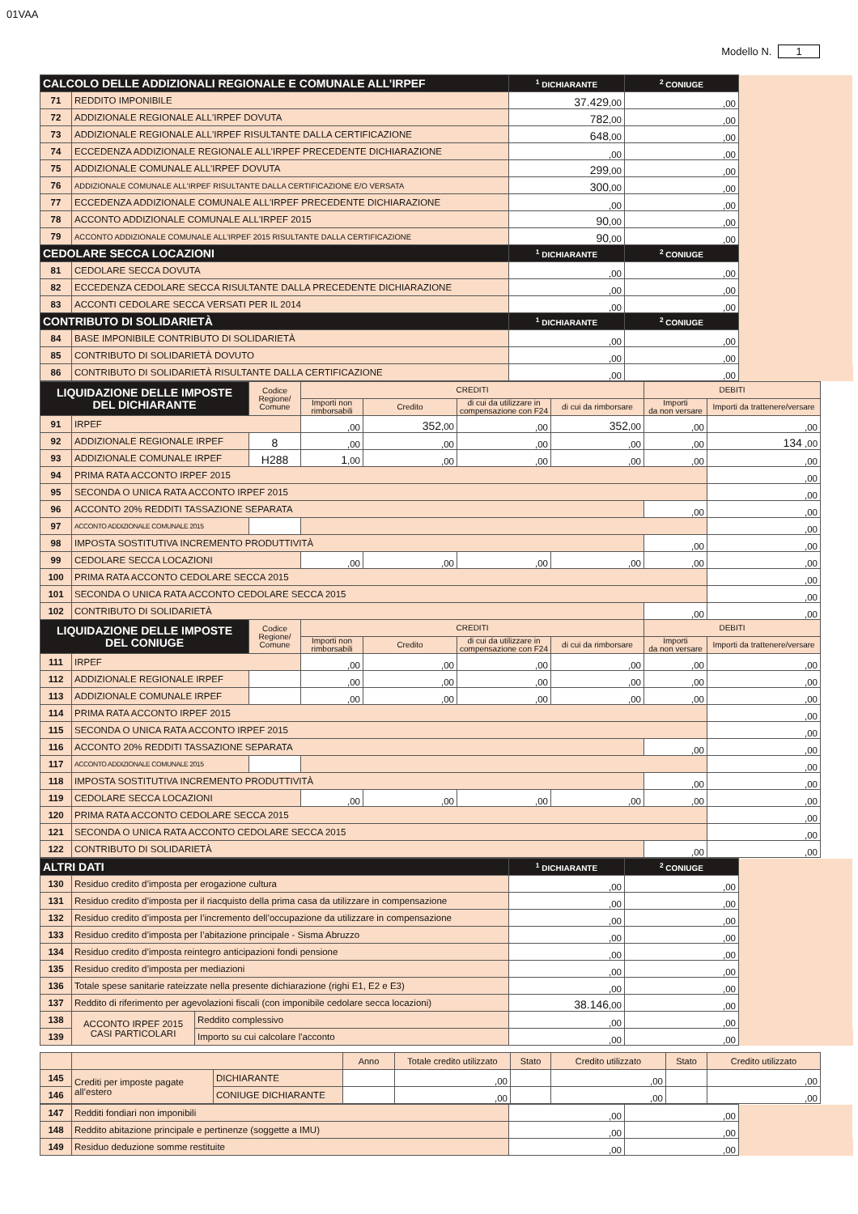01VAA
Modello N. 1
| CALCOLO DELLE ADDIZIONALI REGIONALE E COMUNALE ALL’IRPEF | | <sup>1</sup> DICHIARANTE | <sup>2</sup> CONIUGE | |
| 71 | REDDITO IMPONIBILE | 37.429 ,00 | ,00 | |
| 72 | ADDIZIONALE REGIONALE ALL'IRPEF DOVUTA | 782 ,00 | ,00 | |
| 73 | ADDIZIONALE REGIONALE ALL'IRPEF RISULTANTE DALLA CERTIFICAZIONE | 648 ,00 | ,00 | |
| 74 | ECCEDENZA ADDIZIONALE REGIONALE ALL'IRPEF PRECEDENTE DICHIARAZIONE | ,00 | ,00 | |
| 75 | ADDIZIONALE COMUNALE ALL'IRPEF DOVUTA | 299 ,00 | ,00 | |
| 76 | ADDIZIONALE COMUNALE ALL'IRPEF RISULTANTE DALLA CERTIFICAZIONE E/O VERSATA | 300 ,00 | ,00 | |
| 77 | ECCEDENZA ADDIZIONALE COMUNALE ALL'IRPEF PRECEDENTE DICHIARAZIONE | ,00 | ,00 | |
| 78 | ACCONTO ADDIZIONALE COMUNALE ALL'IRPEF 2015 | 90 ,00 | ,00 | |
| 79 | ACCONTO ADDIZIONALE COMUNALE ALL'IRPEF 2015 RISULTANTE DALLA CERTIFICAZIONE | 90 ,00 | ,00 | |
| CEDOLARE SECCA LOCAZIONI | | <sup>1</sup> DICHIARANTE | <sup>2</sup> CONIUGE | |
| 81 | CEDOLARE SECCA DOVUTA | ,00 | ,00 | |
| 82 | ECCEDENZA CEDOLARE SECCA RISULTANTE DALLA PRECEDENTE DICHIARAZIONE | ,00 | ,00 | |
| 83 | ACCONTI CEDOLARE SECCA VERSATI PER IL 2014 | ,00 | ,00 | |
| CONTRIBUTO DI SOLIDARIETÀ | | <sup>1</sup> DICHIARANTE | <sup>2</sup> CONIUGE | |
| 84 | BASE IMPONIBILE CONTRIBUTO DI SOLIDARIETÀ | ,00 | ,00 | |
| 85 | CONTRIBUTO DI SOLIDARIETÀ DOVUTO | ,00 | ,00 | |
| 86 | CONTRIBUTO DI SOLIDARIETÀ RISULTANTE DALLA CERTIFICAZIONE | ,00 | ,00 | |
| LIQUIDAZIONE DELLE IMPOSTE DEL DICHIARANTE | | Codice Regione/ Comune | CREDITI | | | | DEBITI | |
| | | | Importi non rimborsabili | Credito | di cui da utilizzare in compensazione con F24 | di cui da rimborsare | Importi da non versare | Importi da trattenere/versare |
| 91 | IRPEF | | ,00 | 352 ,00 | ,00 | 352 ,00 | ,00 | ,00 |
| 92 | ADDIZIONALE REGIONALE IRPEF | 8 | ,00 | ,00 | ,00 | ,00 | ,00 | 134 ,00 |
| 93 | ADDIZIONALE COMUNALE IRPEF | H288 | 1 ,00 | ,00 | ,00 | ,00 | ,00 | ,00 |
| 94 | PRIMA RATA ACCONTO IRPEF 2015 | | | | | | | ,00 |
| 95 | SECONDA O UNICA RATA ACCONTO IRPEF 2015 | | | | | | | ,00 |
| 96 | ACCONTO 20% REDDITI TASSAZIONE SEPARATA | | | | | | ,00 | ,00 |
| 97 | ACCONTO ADDIZIONALE COMUNALE 2015 | | | | | | | ,00 |
| 98 | IMPOSTA SOSTITUTIVA INCREMENTO PRODUTTIVITÀ | | | | | | ,00 | ,00 |
| 99 | CEDOLARE SECCA LOCAZIONI | | ,00 | ,00 | ,00 | ,00 | ,00 | ,00 |
| 100 | PRIMA RATA ACCONTO CEDOLARE SECCA 2015 | | | | | | | ,00 |
| 101 | SECONDA O UNICA RATA ACCONTO CEDOLARE SECCA 2015 | | | | | | | ,00 |
| 102 | CONTRIBUTO DI SOLIDARIETÀ | | | | | | ,00 | ,00 |
| LIQUIDAZIONE DELLE IMPOSTE DEL CONIUGE | | Codice Regione/ Comune | CREDITI | | | | DEBITI | |
| | | | Importi non rimborsabili | Credito | di cui da utilizzare in compensazione con F24 | di cui da rimborsare | Importi da non versare | Importi da trattenere/versare |
| 111 | IRPEF | | ,00 | ,00 | ,00 | ,00 | ,00 | ,00 |
| 112 | ADDIZIONALE REGIONALE IRPEF | | ,00 | ,00 | ,00 | ,00 | ,00 | ,00 |
| 113 | ADDIZIONALE COMUNALE IRPEF | | ,00 | ,00 | ,00 | ,00 | ,00 | ,00 |
| 114 | PRIMA RATA ACCONTO IRPEF 2015 | | | | | | | ,00 |
| 115 | SECONDA O UNICA RATA ACCONTO IRPEF 2015 | | | | | | | ,00 |
| 116 | ACCONTO 20% REDDITI TASSAZIONE SEPARATA | | | | | | ,00 | ,00 |
| 117 | ACCONTO ADDIZIONALE COMUNALE 2015 | | | | | | | ,00 |
| 118 | IMPOSTA SOSTITUTIVA INCREMENTO PRODUTTIVITÀ | | | | | | ,00 | ,00 |
| 119 | CEDOLARE SECCA LOCAZIONI | | ,00 | ,00 | ,00 | ,00 | ,00 | ,00 |
| 120 | PRIMA RATA ACCONTO CEDOLARE SECCA 2015 | | | | | | | ,00 |
| 121 | SECONDA O UNICA RATA ACCONTO CEDOLARE SECCA 2015 | | | | | | | ,00 |
| 122 | CONTRIBUTO DI SOLIDARIETÀ | | | | | | ,00 | ,00 |
| ALTRI DATI | | | <sup>1</sup> DICHIARANTE | <sup>2</sup> CONIUGE | |
| 130 | Residuo credito d’imposta per erogazione cultura | | ,00 | ,00 | |
| 131 | Residuo credito d’imposta per il riacquisto della prima casa da utilizzare in compensazione | | ,00 | ,00 | |
| 132 | Residuo credito d’imposta per l’incremento dell’occupazione da utilizzare in compensazione | | ,00 | ,00 | |
| 133 | Residuo credito d’imposta per l’abitazione principale - Sisma Abruzzo | | ,00 | ,00 | |
| 134 | Residuo credito d’imposta reintegro anticipazioni fondi pensione | | ,00 | ,00 | |
| 135 | Residuo credito d’imposta per mediazioni | | ,00 | ,00 | |
| 136 | Totale spese sanitarie rateizzate nella presente dichiarazione (righi E1, E2 e E3) | | ,00 | ,00 | |
| 137 | Reddito di riferimento per agevolazioni fiscali (con imponibile cedolare secca locazioni) | | 38.146 ,00 | ,00 | |
| 138 | ACCONTO IRPEF 2015 CASI PARTICOLARI | Reddito complessivo | ,00 | ,00 | |
| 139 | | Importo su cui calcolare l'acconto | ,00 | ,00 | |
| | | | Anno | Totale credito utilizzato | Stato | Credito utilizzato | Stato | Credito utilizzato |
| 145 | Crediti per imposte pagate all’estero | DICHIARANTE | | ,00 | | ,00 | | ,00 |
| 146 | | CONIUGE DICHIARANTE | | ,00 | | ,00 | | ,00 |
| 147 | Redditi fondiari non imponibili | ,00 | ,00 | |
| 148 | Reddito abitazione principale e pertinenze (soggette a IMU) | ,00 | ,00 | |
| 149 | Residuo deduzione somme restituite | ,00 | ,00 | |